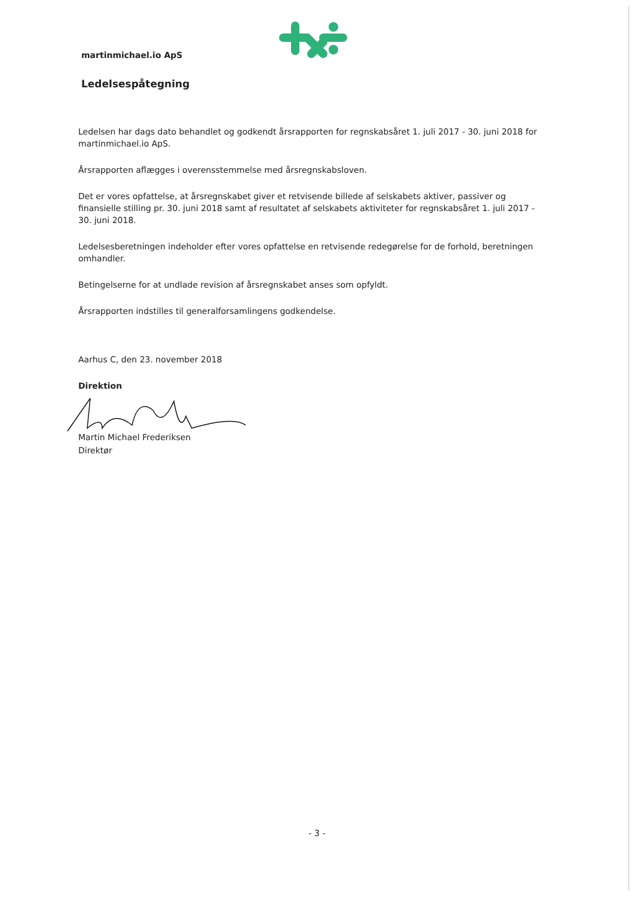martinmichael.io ApS
Ledelsespåtegning
Ledelsen har dags dato behandlet og godkendt årsrapporten for regnskabsåret 1. juli 2017 - 30. juni 2018 for martinmichael.io ApS.
Årsrapporten aflægges i overensstemmelse med årsregnskabsloven.
Det er vores opfattelse, at årsregnskabet giver et retvisende billede af selskabets aktiver, passiver og finansielle stilling pr. 30. juni 2018 samt af resultatet af selskabets aktiviteter for regnskabsåret 1. juli 2017 - 30. juni 2018.
Ledelsesberetningen indeholder efter vores opfattelse en retvisende redegørelse for de forhold, beretningen omhandler.
Betingelserne for at undlade revision af årsregnskabet anses som opfyldt.
Årsrapporten indstilles til generalforsamlingens godkendelse.
Aarhus C, den 23. november 2018
Direktion
Martin Michael Frederiksen
Direktør
- 3 -